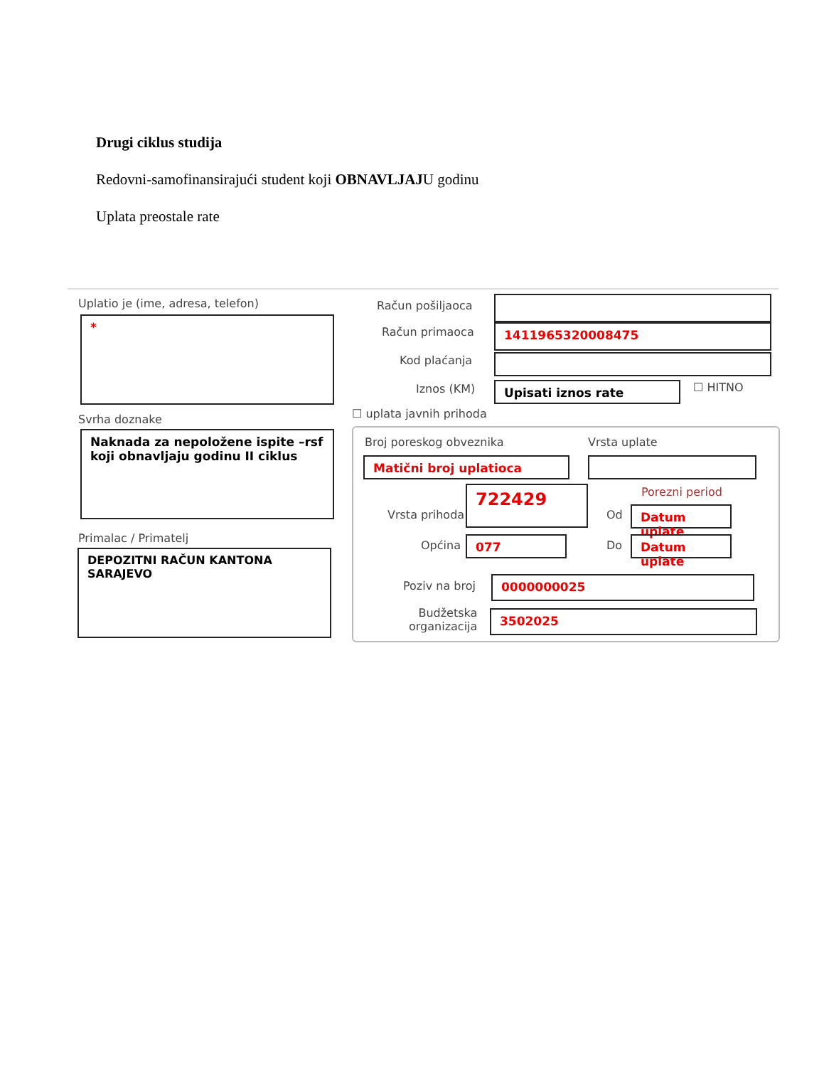Drugi ciklus studija
Redovni-samofinansirajući student koji OBNAVLJAJU godinu
Uplata preostale rate
Uplatio je (ime, adresa, telefon)
*
Svrha doznake
Naknada za nepoložene ispite –rsf koji obnavljaju godinu II ciklus
Primalac / Primatelj
DEPOZITNI RAČUN KANTONA SARAJEVO
Račun pošiljaoca
Račun primaoca 1411965320008475
Kod plaćanja
Iznos (KM) Upisati iznos rate ☐ HITNO
☐ uplata javnih prihoda
Broj poreskog obveznika Vrsta uplate
Matični broj uplatioca
Vrsta prihoda
722429 Porezni period
Od Datum uplate
Općina 077 Do Datum uplate
Poziv na broj 0000000025
Budžetska
organizacija
3502025